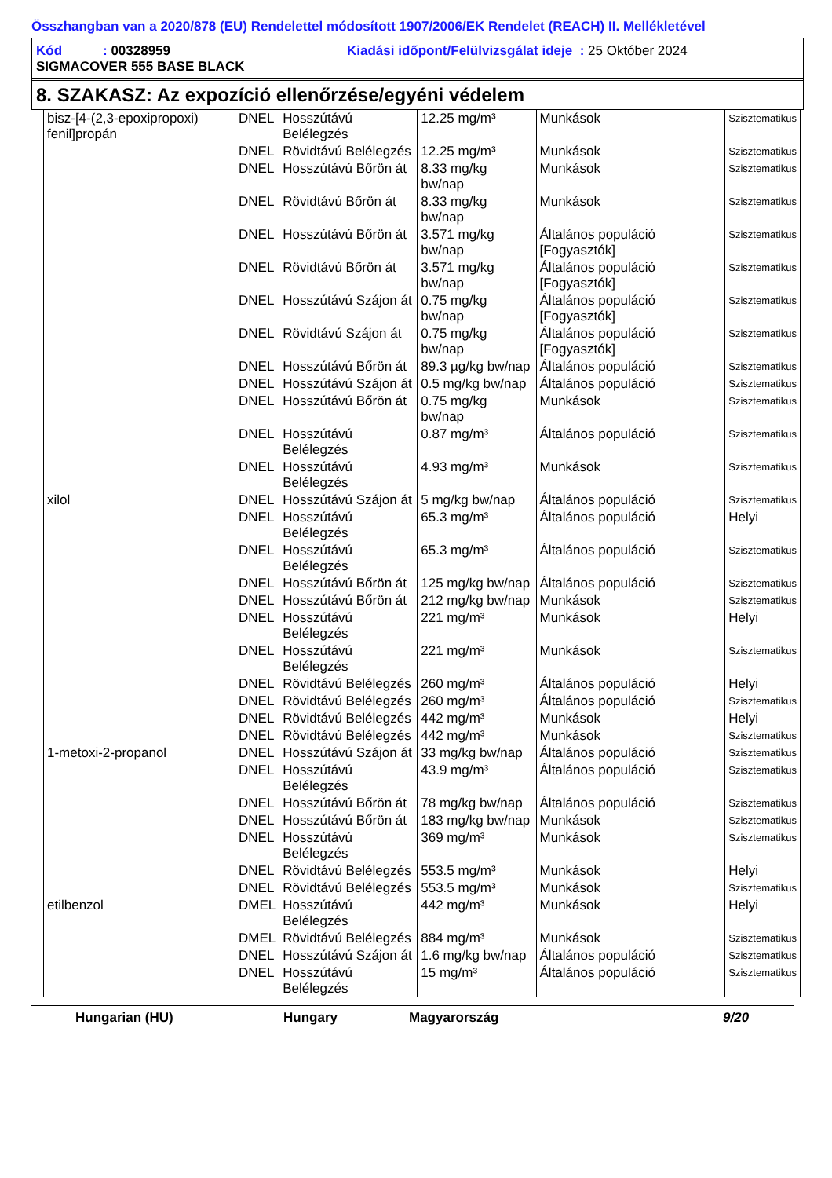Összhangban van a 2020/878 (EU) Rendelettel módosított 1907/2006/EK Rendelet (REACH) II. Mellékletével
Kód : 00328959 Kiadási időpont/Felülvizsgálat ideje : 25 Október 2024
SIGMACOVER 555 BASE BLACK
8. SZAKASZ: Az expozíció ellenőrzése/egyéni védelem
| bisz-[4-(2,3-epoxipropoxi) fenil]propán | DNEL | Hosszútávú Belélegzés | 12.25 mg/m³ | Munkások | Szisztematikus |
| | DNEL | Rövidtávú Belélegzés | 12.25 mg/m³ | Munkások | Szisztematikus |
| | DNEL | Hosszútávú Bőrön át | 8.33 mg/kg bw/nap | Munkások | Szisztematikus |
| | DNEL | Rövidtávú Bőrön át | 8.33 mg/kg bw/nap | Munkások | Szisztematikus |
| | DNEL | Hosszútávú Bőrön át | 3.571 mg/kg bw/nap | Általános populáció [Fogyasztók] | Szisztematikus |
| | DNEL | Rövidtávú Bőrön át | 3.571 mg/kg bw/nap | Általános populáció [Fogyasztók] | Szisztematikus |
| | DNEL | Hosszútávú Szájon át | 0.75 mg/kg bw/nap | Általános populáció [Fogyasztók] | Szisztematikus |
| | DNEL | Rövidtávú Szájon át | 0.75 mg/kg bw/nap | Általános populáció [Fogyasztók] | Szisztematikus |
| | DNEL | Hosszútávú Bőrön át | 89.3 µg/kg bw/nap | Általános populáció | Szisztematikus |
| | DNEL | Hosszútávú Szájon át | 0.5 mg/kg bw/nap | Általános populáció | Szisztematikus |
| | DNEL | Hosszútávú Bőrön át | 0.75 mg/kg bw/nap | Munkások | Szisztematikus |
| | DNEL | Hosszútávú Belélegzés | 0.87 mg/m³ | Általános populáció | Szisztematikus |
| | DNEL | Hosszútávú Belélegzés | 4.93 mg/m³ | Munkások | Szisztematikus |
| xilol | DNEL | Hosszútávú Szájon át | 5 mg/kg bw/nap | Általános populáció | Szisztematikus |
| | DNEL | Hosszútávú Belélegzés | 65.3 mg/m³ | Általános populáció | Helyi |
| | DNEL | Hosszútávú Belélegzés | 65.3 mg/m³ | Általános populáció | Szisztematikus |
| | DNEL | Hosszútávú Bőrön át | 125 mg/kg bw/nap | Általános populáció | Szisztematikus |
| | DNEL | Hosszútávú Bőrön át | 212 mg/kg bw/nap | Munkások | Szisztematikus |
| | DNEL | Hosszútávú Belélegzés | 221 mg/m³ | Munkások | Helyi |
| | DNEL | Hosszútávú Belélegzés | 221 mg/m³ | Munkások | Szisztematikus |
| | DNEL | Rövidtávú Belélegzés | 260 mg/m³ | Általános populáció | Helyi |
| | DNEL | Rövidtávú Belélegzés | 260 mg/m³ | Általános populáció | Szisztematikus |
| | DNEL | Rövidtávú Belélegzés | 442 mg/m³ | Munkások | Helyi |
| | DNEL | Rövidtávú Belélegzés | 442 mg/m³ | Munkások | Szisztematikus |
| 1-metoxi-2-propanol | DNEL | Hosszútávú Szájon át | 33 mg/kg bw/nap | Általános populáció | Szisztematikus |
| | DNEL | Hosszútávú Belélegzés | 43.9 mg/m³ | Általános populáció | Szisztematikus |
| | DNEL | Hosszútávú Bőrön át | 78 mg/kg bw/nap | Általános populáció | Szisztematikus |
| | DNEL | Hosszútávú Bőrön át | 183 mg/kg bw/nap | Munkások | Szisztematikus |
| | DNEL | Hosszútávú Belélegzés | 369 mg/m³ | Munkások | Szisztematikus |
| | DNEL | Rövidtávú Belélegzés | 553.5 mg/m³ | Munkások | Helyi |
| | DNEL | Rövidtávú Belélegzés | 553.5 mg/m³ | Munkások | Szisztematikus |
| etilbenzol | DMEL | Hosszútávú Belélegzés | 442 mg/m³ | Munkások | Helyi |
| | DMEL | Rövidtávú Belélegzés | 884 mg/m³ | Munkások | Szisztematikus |
| | DNEL | Hosszútávú Szájon át | 1.6 mg/kg bw/nap | Általános populáció | Szisztematikus |
| | DNEL | Hosszútávú Belélegzés | 15 mg/m³ | Általános populáció | Szisztematikus |
Hungarian (HU) Hungary Magyarország 9/20